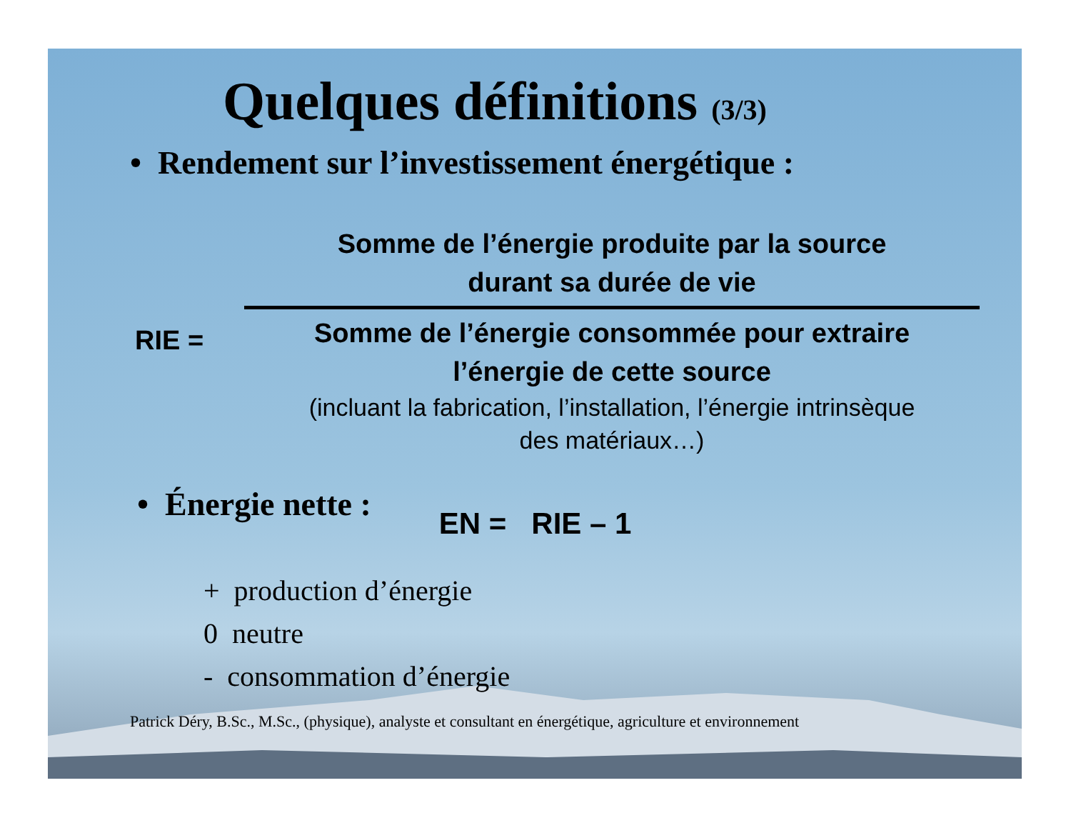Quelques définitions (3/3)
• Rendement sur l’investissement énergétique :
RIE =
Somme de l’énergie produite par la source
durant sa durée de vie
Somme de l’énergie consommée pour extraire
l’énergie de cette source
(incluant la fabrication, l’installation, l’énergie intrinsèque
des matériaux…)
• Énergie nette :
EN = RIE – 1
+ production d’énergie
0 neutre
- consommation d’énergie
Patrick Déry, B.Sc., M.Sc., (physique), analyste et consultant en énergétique, agriculture et environnement